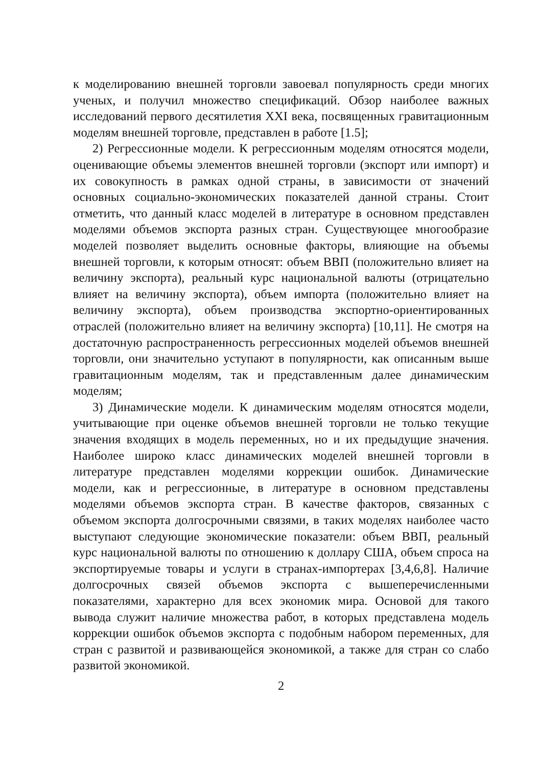к моделированию внешней торговли завоевал популярность среди многих ученых, и получил множество спецификаций. Обзор наиболее важных исследований первого десятилетия XXI века, посвященных гравитационным моделям внешней торговле, представлен в работе [1.5];
2) Регрессионные модели. К регрессионным моделям относятся модели, оценивающие объемы элементов внешней торговли (экспорт или импорт) и их совокупность в рамках одной страны, в зависимости от значений основных социально-экономических показателей данной страны. Стоит отметить, что данный класс моделей в литературе в основном представлен моделями объемов экспорта разных стран. Существующее многообразие моделей позволяет выделить основные факторы, влияющие на объемы внешней торговли, к которым относят: объем ВВП (положительно влияет на величину экспорта), реальный курс национальной валюты (отрицательно влияет на величину экспорта), объем импорта (положительно влияет на величину экспорта), объем производства экспортно-ориентированных отраслей (положительно влияет на величину экспорта) [10,11]. Не смотря на достаточную распространенность регрессионных моделей объемов внешней торговли, они значительно уступают в популярности, как описанным выше гравитационным моделям, так и представленным далее динамическим моделям;
3) Динамические модели. К динамическим моделям относятся модели, учитывающие при оценке объемов внешней торговли не только текущие значения входящих в модель переменных, но и их предыдущие значения. Наиболее широко класс динамических моделей внешней торговли в литературе представлен моделями коррекции ошибок. Динамические модели, как и регрессионные, в литературе в основном представлены моделями объемов экспорта стран. В качестве факторов, связанных с объемом экспорта долгосрочными связями, в таких моделях наиболее часто выступают следующие экономические показатели: объем ВВП, реальный курс национальной валюты по отношению к доллару США, объем спроса на экспортируемые товары и услуги в странах-импортерах [3,4,6,8]. Наличие долгосрочных связей объемов экспорта с вышеперечисленными показателями, характерно для всех экономик мира. Основой для такого вывода служит наличие множества работ, в которых представлена модель коррекции ошибок объемов экспорта с подобным набором переменных, для стран с развитой и развивающейся экономикой, а также для стран со слабо развитой экономикой.
2